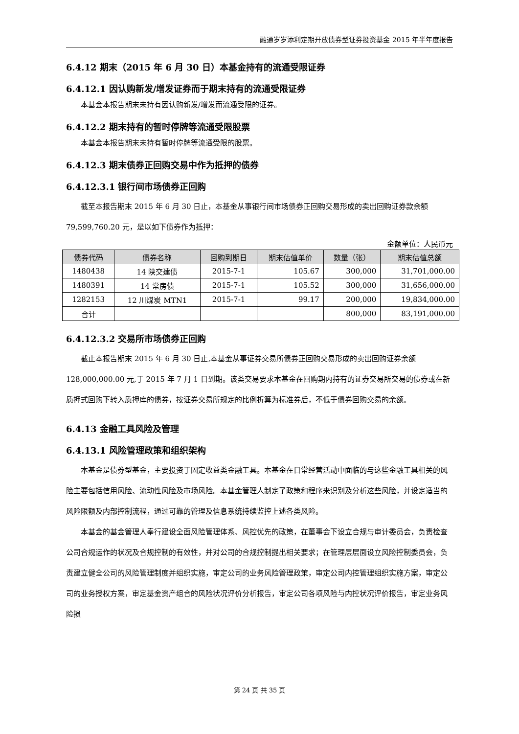融通岁岁添利定期开放债券型证券投资基金 2015 年半年度报告
6.4.12 期末（2015 年 6 月 30 日）本基金持有的流通受限证券
6.4.12.1 因认购新发/增发证券而于期末持有的流通受限证券
本基金本报告期末未持有因认购新发/增发而流通受限的证券。
6.4.12.2 期末持有的暂时停牌等流通受限股票
本基金本报告期末未持有暂时停牌等流通受限的股票。
6.4.12.3 期末债券正回购交易中作为抵押的债券
6.4.12.3.1 银行间市场债券正回购
截至本报告期末 2015 年 6 月 30 日止，本基金从事银行间市场债券正回购交易形成的卖出回购证券款余额 79,599,760.20 元，是以如下债券作为抵押：
金额单位：人民币元
| 债券代码 | 债券名称 | 回购到期日 | 期末估值单价 | 数量（张） | 期末估值总额 |
| --- | --- | --- | --- | --- | --- |
| 1480438 | 14 陕交建债 | 2015-7-1 | 105.67 | 300,000 | 31,701,000.00 |
| 1480391 | 14 常房债 | 2015-7-1 | 105.52 | 300,000 | 31,656,000.00 |
| 1282153 | 12 川煤炭 MTN1 | 2015-7-1 | 99.17 | 200,000 | 19,834,000.00 |
| 合计 | | | | 800,000 | 83,191,000.00 |
6.4.12.3.2 交易所市场债券正回购
截止本报告期末 2015 年 6 月 30 日止,本基金从事证券交易所债券正回购交易形成的卖出回购证券余额 128,000,000.00 元,于 2015 年 7 月 1 日到期。该类交易要求本基金在回购期内持有的证券交易所交易的债券或在新质押式回购下转入质押库的债券，按证券交易所规定的比例折算为标准券后，不低于债券回购交易的余额。
6.4.13 金融工具风险及管理
6.4.13.1 风险管理政策和组织架构
本基金是债券型基金，主要投资于固定收益类金融工具。本基金在日常经营活动中面临的与这些金融工具相关的风险主要包括信用风险、流动性风险及市场风险。本基金管理人制定了政策和程序来识别及分析这些风险，并设定适当的风险限额及内部控制流程，通过可靠的管理及信息系统持续监控上述各类风险。
本基金的基金管理人奉行建设全面风险管理体系、风控优先的政策，在董事会下设立合规与审计委员会，负责检查公司合规运作的状况及合规控制的有效性，并对公司的合规控制提出相关要求；在管理层层面设立风险控制委员会，负责建立健全公司的风险管理制度并组织实施，审定公司的业务风险管理政策，审定公司内控管理组织实施方案，审定公司的业务授权方案，审定基金资产组合的风险状况评价分析报告，审定公司各项风险与内控状况评价报告，审定业务风险损
第 24 页 共 35 页